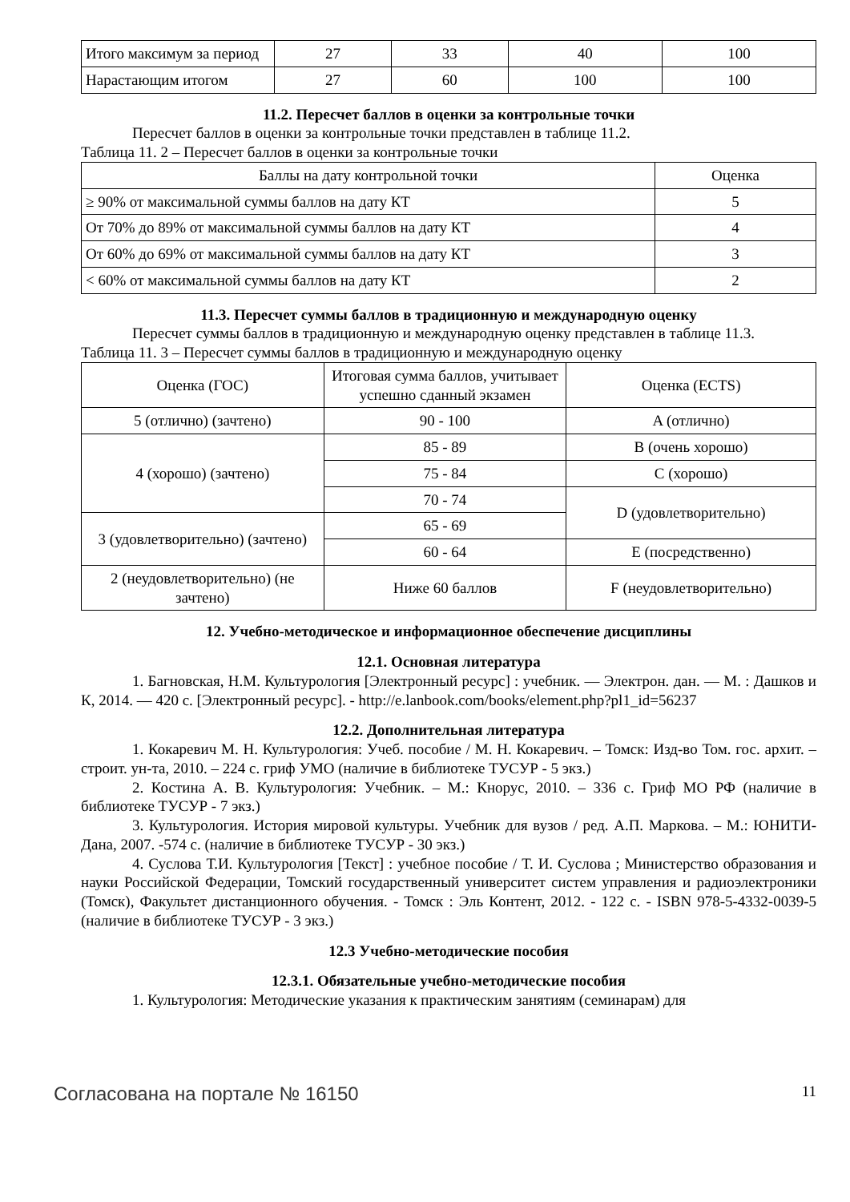| Итого максимум за период | 27 | 33 | 40 | 100 |
| Нарастающим итогом | 27 | 60 | 100 | 100 |
11.2. Пересчет баллов в оценки за контрольные точки
Пересчет баллов в оценки за контрольные точки представлен в таблице 11.2.
Таблица 11. 2 – Пересчет баллов в оценки за контрольные точки
| Баллы на дату контрольной точки | Оценка |
| --- | --- |
| ≥ 90% от максимальной суммы баллов на дату КТ | 5 |
| От 70% до 89% от максимальной суммы баллов на дату КТ | 4 |
| От 60% до 69% от максимальной суммы баллов на дату КТ | 3 |
| < 60% от максимальной суммы баллов на дату КТ | 2 |
11.3. Пересчет суммы баллов в традиционную и международную оценку
Пересчет суммы баллов в традиционную и международную оценку представлен в таблице 11.3.
Таблица 11. 3 – Пересчет суммы баллов в традиционную и международную оценку
| Оценка (ГОС) | Итоговая сумма баллов, учитывает успешно сданный экзамен | Оценка (ECTS) |
| --- | --- | --- |
| 5 (отлично) (зачтено) | 90 - 100 | A (отлично) |
| 4 (хорошо) (зачтено) | 85 - 89 | B (очень хорошо) |
| | 75 - 84 | C (хорошо) |
| | 70 - 74 | D (удовлетворительно) |
| 3 (удовлетворительно) (зачтено) | 65 - 69 | |
| | 60 - 64 | E (посредственно) |
| 2 (неудовлетворительно) (не зачтено) | Ниже 60 баллов | F (неудовлетворительно) |
12. Учебно-методическое и информационное обеспечение дисциплины
12.1. Основная литература
1. Багновская, Н.М. Культурология [Электронный ресурс] : учебник. — Электрон. дан. — М. : Дашков и К, 2014. — 420 с. [Электронный ресурс]. - http://e.lanbook.com/books/element.php?pl1_id=56237
12.2. Дополнительная литература
1. Кокаревич М. Н. Культурология: Учеб. пособие / М. Н. Кокаревич. – Томск: Изд-во Том. гос. архит. – строит. ун-та, 2010. – 224 с. гриф УМО (наличие в библиотеке ТУСУР - 5 экз.)
2. Костина А. В. Культурология: Учебник. – М.: Кнорус, 2010. – 336 с. Гриф МО РФ (наличие в библиотеке ТУСУР - 7 экз.)
3. Культурология. История мировой культуры. Учебник для вузов / ред. А.П. Маркова. – М.: ЮНИТИ-Дана, 2007. -574 с. (наличие в библиотеке ТУСУР - 30 экз.)
4. Суслова Т.И. Культурология [Текст] : учебное пособие / Т. И. Суслова ; Министерство образования и науки Российской Федерации, Томский государственный университет систем управления и радиоэлектроники (Томск), Факультет дистанционного обучения. - Томск : Эль Контент, 2012. - 122 с. - ISBN 978-5-4332-0039-5 (наличие в библиотеке ТУСУР - 3 экз.)
12.3 Учебно-методические пособия
12.3.1. Обязательные учебно-методические пособия
1. Культурология: Методические указания к практическим занятиям (семинарам) для
Согласована на портале № 16150 11